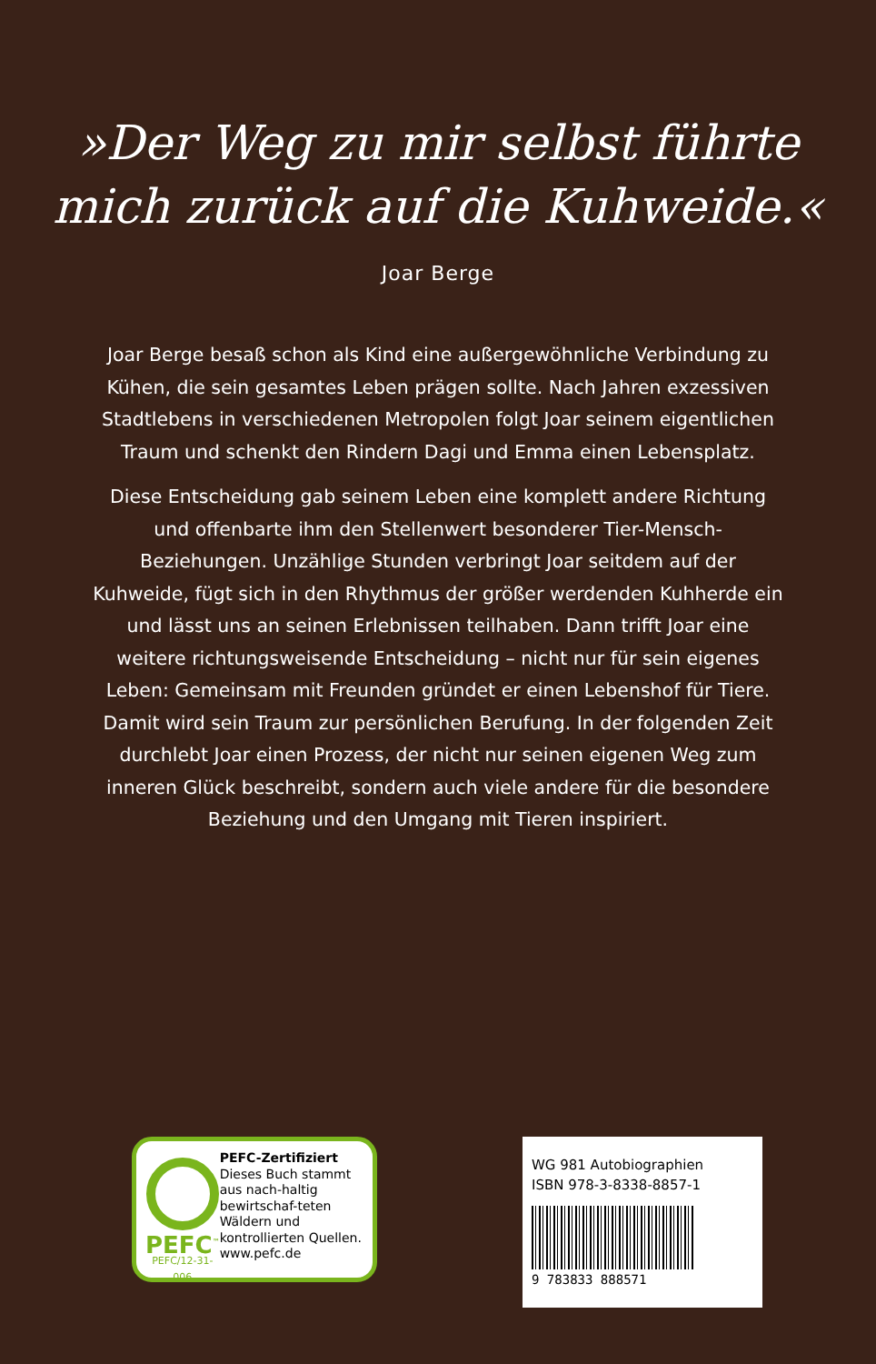»Der Weg zu mir selbst führte
mich zurück auf die Kuhweide.«
Joar Berge
Joar Berge besaß schon als Kind eine außergewöhnliche Verbindung zu Kühen, die sein gesamtes Leben prägen sollte. Nach Jahren exzessiven Stadtlebens in verschiedenen Metropolen folgt Joar seinem eigentlichen Traum und schenkt den Rindern Dagi und Emma einen Lebensplatz.
Diese Entscheidung gab seinem Leben eine komplett andere Richtung und offenbarte ihm den Stellenwert besonderer Tier-Mensch-Beziehungen. Unzählige Stunden verbringt Joar seitdem auf der Kuhweide, fügt sich in den Rhythmus der größer werdenden Kuhherde ein und lässt uns an seinen Erlebnissen teilhaben. Dann trifft Joar eine weitere richtungsweisende Entscheidung – nicht nur für sein eigenes Leben: Gemeinsam mit Freunden gründet er einen Lebenshof für Tiere. Damit wird sein Traum zur persönlichen Berufung. In der folgenden Zeit durchlebt Joar einen Prozess, der nicht nur seinen eigenen Weg zum inneren Glück beschreibt, sondern auch viele andere für die besondere Beziehung und den Umgang mit Tieren inspiriert.
PEFC<sup>™</sup>
PEFC/12-31-006
PEFC-Zertifiziert
Dieses Buch stammt aus nach-haltig bewirtschaf-teten Wäldern und kontrollierten Quellen.
www.pefc.de
WG 981 Autobiographien
ISBN 978-3-8338-8857-1
9 783833 888571